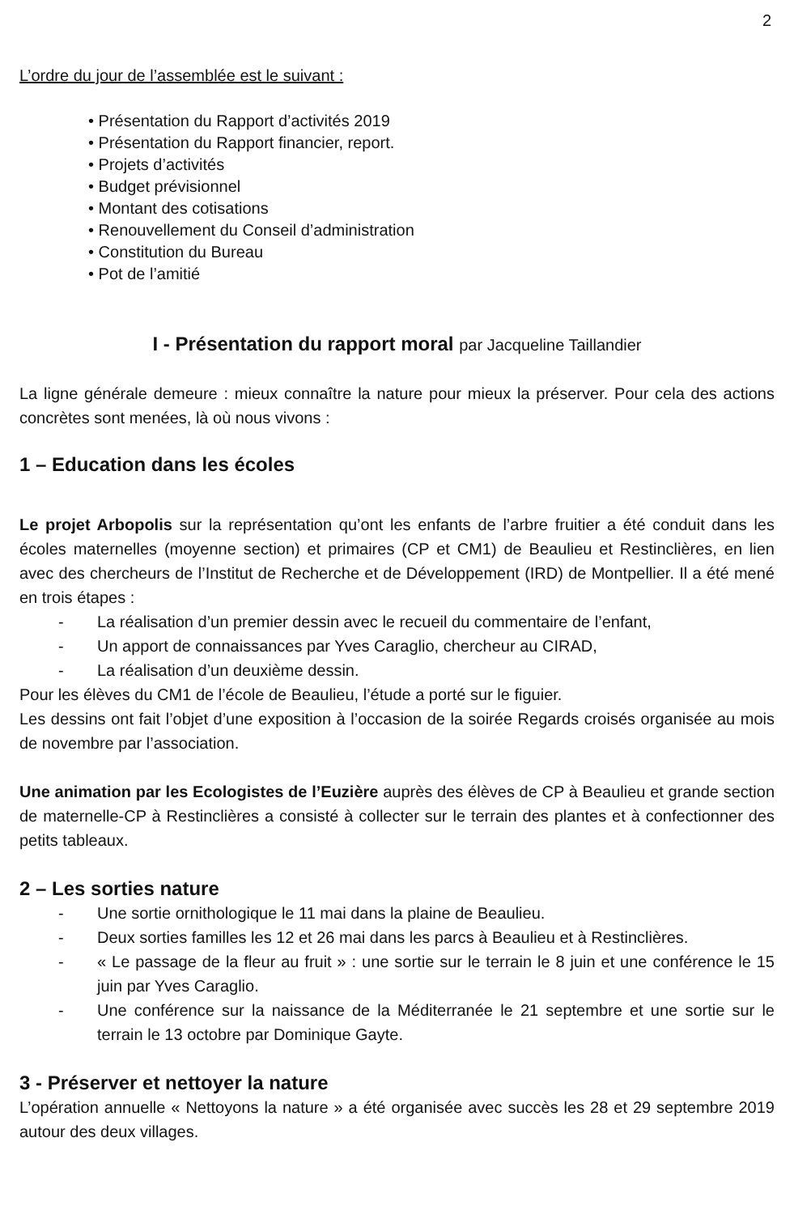2
L’ordre du jour de l’assemblée est le suivant :
• Présentation du Rapport d’activités 2019
• Présentation du Rapport financier, report.
• Projets d’activités
• Budget prévisionnel
• Montant des cotisations
• Renouvellement du Conseil d’administration
• Constitution du Bureau
• Pot de l’amitié
I - Présentation du rapport moral par Jacqueline Taillandier
La ligne générale demeure : mieux connaître la nature pour mieux la préserver. Pour cela des actions concrètes sont menées, là où nous vivons :
1 – Education dans les écoles
Le projet Arbopolis sur la représentation qu’ont les enfants de l’arbre fruitier a été conduit dans les écoles maternelles (moyenne section) et primaires (CP et CM1) de Beaulieu et Restinclières, en lien avec des chercheurs de l’Institut de Recherche et de Développement (IRD) de Montpellier. Il a été mené en trois étapes :
- La réalisation d’un premier dessin avec le recueil du commentaire de l’enfant,
- Un apport de connaissances par Yves Caraglio, chercheur au CIRAD,
- La réalisation d’un deuxième dessin.
Pour les élèves du CM1 de l’école de Beaulieu, l’étude a porté sur le figuier.
Les dessins ont fait l’objet d’une exposition à l’occasion de la soirée Regards croisés organisée au mois de novembre par l’association.
Une animation par les Ecologistes de l’Euzière auprès des élèves de CP à Beaulieu et grande section de maternelle-CP à Restinclières a consisté à collecter sur le terrain des plantes et à confectionner des petits tableaux.
2 – Les sorties nature
- Une sortie ornithologique le 11 mai dans la plaine de Beaulieu.
- Deux sorties familles les 12 et 26 mai dans les parcs à Beaulieu et à Restinclières.
- « Le passage de la fleur au fruit » : une sortie sur le terrain le 8 juin et une conférence le 15 juin par Yves Caraglio.
- Une conférence sur la naissance de la Méditerranée le 21 septembre et une sortie sur le terrain le 13 octobre par Dominique Gayte.
3 - Préserver et nettoyer la nature
L’opération annuelle « Nettoyons la nature » a été organisée avec succès les 28 et 29 septembre 2019 autour des deux villages.